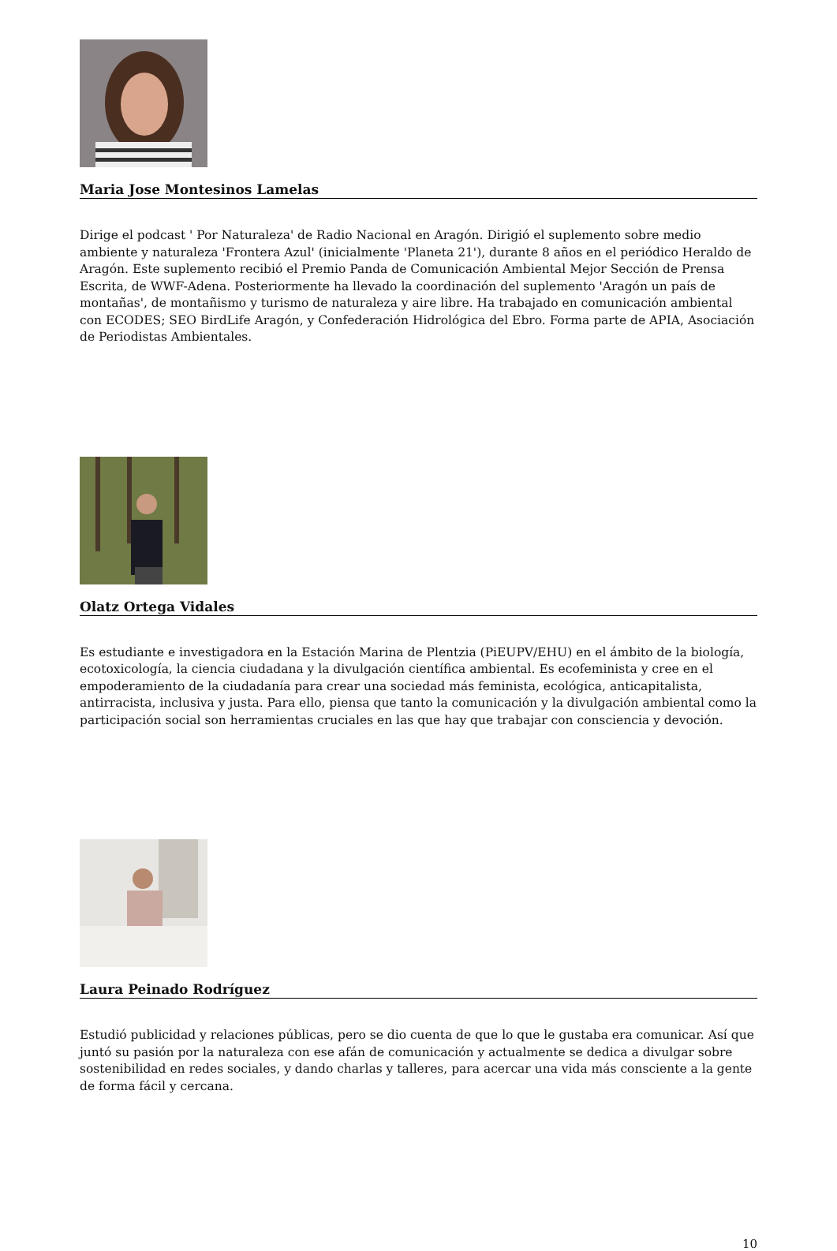Maria Jose Montesinos Lamelas
Dirige el podcast ' Por Naturaleza' de Radio Nacional en Aragón. Dirigió el suplemento sobre medio ambiente y naturaleza 'Frontera Azul' (inicialmente 'Planeta 21'), durante 8 años en el periódico Heraldo de Aragón. Este suplemento recibió el Premio Panda de Comunicación Ambiental Mejor Sección de Prensa Escrita, de WWF-Adena. Posteriormente ha llevado la coordinación del suplemento 'Aragón un país de montañas', de montañismo y turismo de naturaleza y aire libre. Ha trabajado en comunicación ambiental con ECODES; SEO BirdLife Aragón, y Confederación Hidrológica del Ebro. Forma parte de APIA, Asociación de Periodistas Ambientales.
Olatz Ortega Vidales
Es estudiante e investigadora en la Estación Marina de Plentzia (PiEUPV/EHU) en el ámbito de la biología, ecotoxicología, la ciencia ciudadana y la divulgación científica ambiental. Es ecofeminista y cree en el empoderamiento de la ciudadanía para crear una sociedad más feminista, ecológica, anticapitalista, antirracista, inclusiva y justa. Para ello, piensa que tanto la comunicación y la divulgación ambiental como la participación social son herramientas cruciales en las que hay que trabajar con consciencia y devoción.
Laura Peinado Rodríguez
Estudió publicidad y relaciones públicas, pero se dio cuenta de que lo que le gustaba era comunicar. Así que juntó su pasión por la naturaleza con ese afán de comunicación y actualmente se dedica a divulgar sobre sostenibilidad en redes sociales, y dando charlas y talleres, para acercar una vida más consciente a la gente de forma fácil y cercana.
10